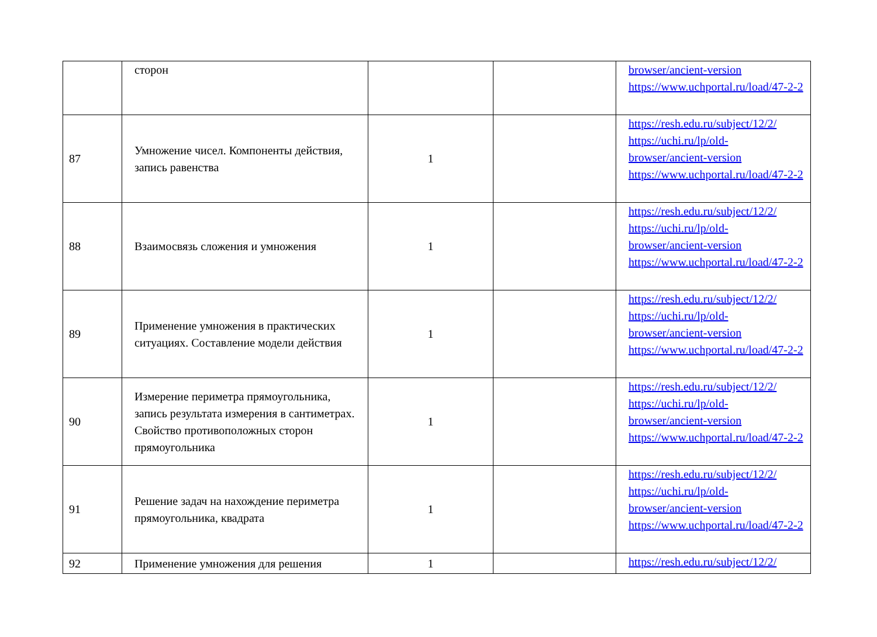| | сторон | | | browser/ancient-version https://www.uchportal.ru/load/47-2-2 |
| 87 | Умножение чисел. Компоненты действия, запись равенства | 1 | | https://resh.edu.ru/subject/12/2/ https://uchi.ru/lp/old-browser/ancient-version https://www.uchportal.ru/load/47-2-2 |
| 88 | Взаимосвязь сложения и умножения | 1 | | https://resh.edu.ru/subject/12/2/ https://uchi.ru/lp/old-browser/ancient-version https://www.uchportal.ru/load/47-2-2 |
| 89 | Применение умножения в практических ситуациях. Составление модели действия | 1 | | https://resh.edu.ru/subject/12/2/ https://uchi.ru/lp/old-browser/ancient-version https://www.uchportal.ru/load/47-2-2 |
| 90 | Измерение периметра прямоугольника, запись результата измерения в сантиметрах. Свойство противоположных сторон прямоугольника | 1 | | https://resh.edu.ru/subject/12/2/ https://uchi.ru/lp/old-browser/ancient-version https://www.uchportal.ru/load/47-2-2 |
| 91 | Решение задач на нахождение периметра прямоугольника, квадрата | 1 | | https://resh.edu.ru/subject/12/2/ https://uchi.ru/lp/old-browser/ancient-version https://www.uchportal.ru/load/47-2-2 |
| 92 | Применение умножения для решения | 1 | | https://resh.edu.ru/subject/12/2/ |